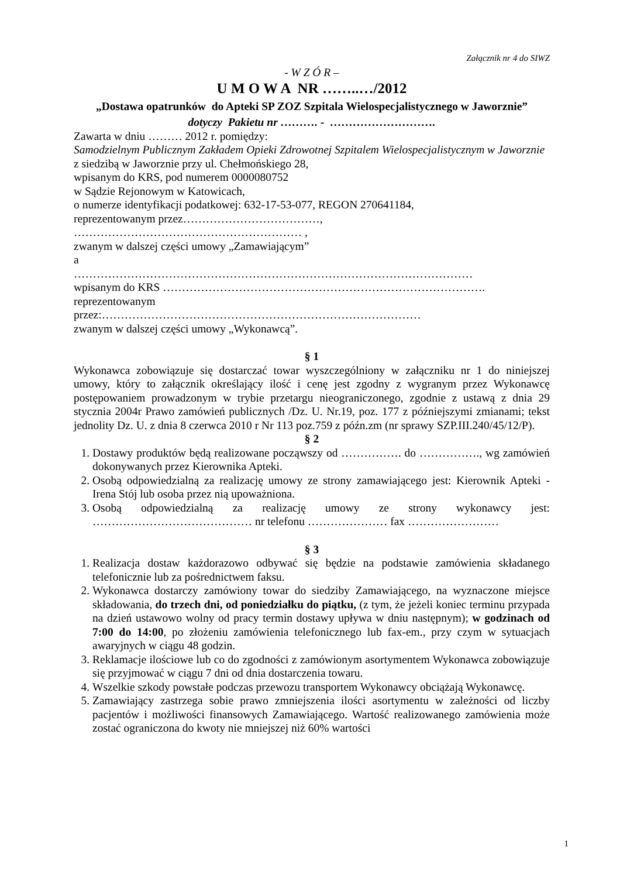Załącznik nr 4 do SIWZ
- W Z Ó R –
U M O W A NR ……..…/2012
„Dostawa opatrunków do Apteki SP ZOZ Szpitala Wielospecjalistycznego w Jaworznie”
dotyczy Pakietu nr ………. - ……………………….
Zawarta w dniu ……… 2012 r. pomiędzy:
Samodzielnym Publicznym Zakładem Opieki Zdrowotnej Szpitalem Wielospecjalistycznym w Jaworznie z siedzibą w Jaworznie przy ul. Chełmońskiego 28,
wpisanym do KRS, pod numerem 0000080752
w Sądzie Rejonowym w Katowicach,
o numerze identyfikacji podatkowej: 632-17-53-077, REGON 270641184,
reprezentowanym przez………………………………,
…………………………………………………… ,
zwanym w dalszej części umowy „Zamawiającym”
a
……………………………………………………………………………………………
wpisanym do KRS ………………………………………………………………………….
reprezentowanym
przez:…………………………………………………………………………
zwanym w dalszej części umowy „Wykonawcą”.
§ 1
Wykonawca zobowiązuje się dostarczać towar wyszczególniony w załączniku nr 1 do niniejszej umowy, który to załącznik określający ilość i cenę jest zgodny z wygranym przez Wykonawcę postępowaniem prowadzonym w trybie przetargu nieograniczonego, zgodnie z ustawą z dnia 29 stycznia 2004r Prawo zamówień publicznych /Dz. U. Nr.19, poz. 177 z późniejszymi zmianami; tekst jednolity Dz. U. z dnia 8 czerwca 2010 r Nr 113 poz.759 z późn.zm (nr sprawy SZP.III.240/45/12/P).
§ 2
1. Dostawy produktów będą realizowane począwszy od ……………. do ……………., wg zamówień dokonywanych przez Kierownika Apteki.
2. Osobą odpowiedzialną za realizację umowy ze strony zamawiającego jest: Kierownik Apteki - Irena Stój lub osoba przez nią upoważniona.
3. Osobą odpowiedzialną za realizację umowy ze strony wykonawcy jest: …………………………………… nr telefonu ………………… fax ……………………
§ 3
1. Realizacja dostaw każdorazowo odbywać się będzie na podstawie zamówienia składanego telefonicznie lub za pośrednictwem faksu.
2. Wykonawca dostarczy zamówiony towar do siedziby Zamawiającego, na wyznaczone miejsce składowania, do trzech dni, od poniedziałku do piątku, (z tym, że jeżeli koniec terminu przypada na dzień ustawowo wolny od pracy termin dostawy upływa w dniu następnym); w godzinach od 7:00 do 14:00, po złożeniu zamówienia telefonicznego lub fax-em., przy czym w sytuacjach awaryjnych w ciągu 48 godzin.
3. Reklamacje ilościowe lub co do zgodności z zamówionym asortymentem Wykonawca zobowiązuje się przyjmować w ciągu 7 dni od dnia dostarczenia towaru.
4. Wszelkie szkody powstałe podczas przewozu transportem Wykonawcy obciążają Wykonawcę.
5. Zamawiający zastrzega sobie prawo zmniejszenia ilości asortymentu w zależności od liczby pacjentów i możliwości finansowych Zamawiającego. Wartość realizowanego zamówienia może zostać ograniczona do kwoty nie mniejszej niż 60% wartości
1